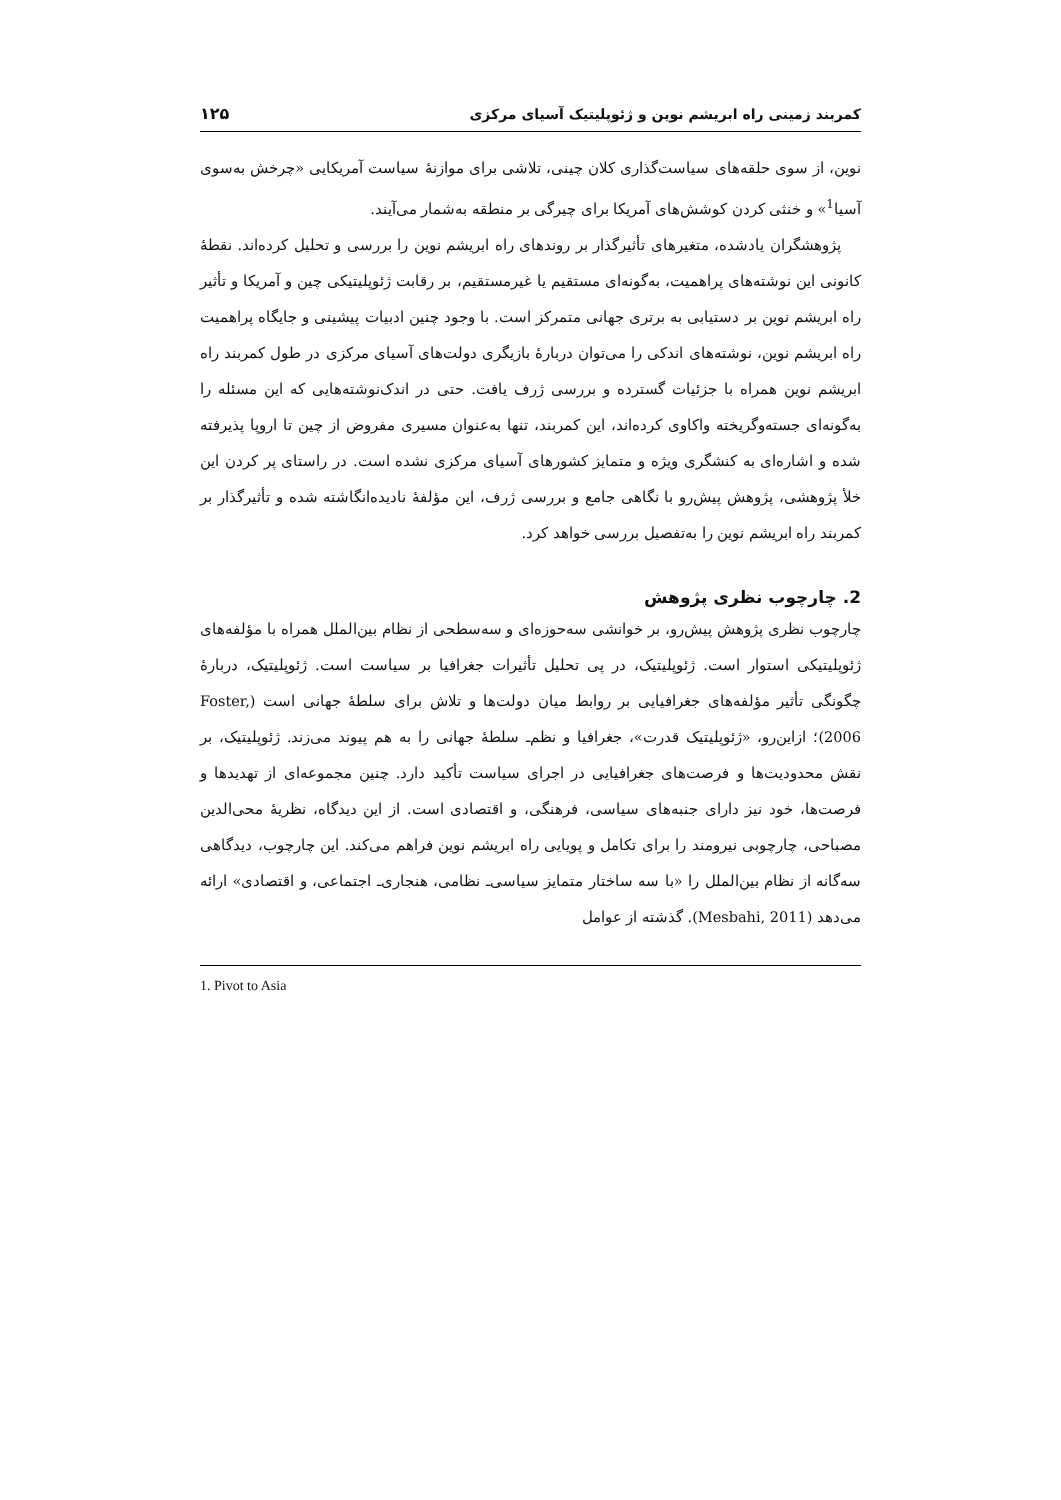کمربند زمینی راه ابریشم نوین و ژئوپلیتیک آسیای مرکزی ۱۲۵
نوین، از سوی حلقه‌های سیاست‌گذاری کلان چینی، تلاشی برای موازنهٔ سیاست آمریکایی «چرخش به‌سوی آسیا<sup>1</sup>» و خنثی کردن کوشش‌های آمریکا برای چیرگی بر منطقه به‌شمار می‌آیند.
پژوهشگران یادشده، متغیرهای تأثیرگذار بر روندهای راه ابریشم نوین را بررسی و تحلیل کرده‌اند. نقطهٔ کانونی این نوشته‌های پراهمیت، به‌گونه‌ای مستقیم یا غیرمستقیم، بر رقابت ژئوپلیتیکی چین و آمریکا و تأثیر راه ابریشم نوین بر دستیابی به برتری جهانی متمرکز است. با وجود چنین ادبیات پیشینی و جایگاه پراهمیت راه ابریشم نوین، نوشته‌های اندکی را می‌توان دربارهٔ بازیگری دولت‌های آسیای مرکزی در طول کمربند راه ابریشم نوین همراه با جزئیات گسترده و بررسی ژرف یافت. حتی در اندک‌نوشته‌هایی که این مسئله را به‌گونه‌ای جسته‌وگریخته واکاوی کرده‌اند، این کمربند، تنها به‌عنوان مسیری مفروض از چین تا اروپا پذیرفته شده و اشاره‌ای به کنشگری ویژه و متمایز کشورهای آسیای مرکزی نشده است. در راستای پر کردن این خلأ پژوهشی، پژوهش پیش‌رو با نگاهی جامع و بررسی ژرف، این مؤلفهٔ نادیده‌انگاشته شده و تأثیرگذار بر کمربند راه ابریشم نوین را به‌تفصیل بررسی خواهد کرد.
2. چارچوب نظری پژوهش
چارچوب نظری پژوهش پیش‌رو، بر خوانشی سه‌حوزه‌ای و سه‌سطحی از نظام بین‌الملل همراه با مؤلفه‌های ژئوپلیتیکی استوار است. ژئوپلیتیک، در پی تحلیل تأثیرات جغرافیا بر سیاست است. ژئوپلیتیک، دربارهٔ چگونگی تأثیر مؤلفه‌های جغرافیایی بر روابط میان دولت‌ها و تلاش برای سلطهٔ جهانی است (Foster, 2006)؛ ازاین‌رو، «ژئوپلیتیک قدرت»، جغرافیا و نظم‌ـ سلطهٔ جهانی را به هم پیوند می‌زند. ژئوپلیتیک، بر نقش محدودیت‌ها و فرصت‌های جغرافیایی در اجرای سیاست تأکید دارد. چنین مجموعه‌ای از تهدیدها و فرصت‌ها، خود نیز دارای جنبه‌های سیاسی، فرهنگی، و اقتصادی است. از این دیدگاه، نظریهٔ محی‌الدین مصباحی، چارچوبی نیرومند را برای تکامل و پویایی راه ابریشم نوین فراهم می‌کند. این چارچوب، دیدگاهی سه‌گانه از نظام بین‌الملل را «با سه ساختار متمایز سیاسی‌ـ نظامی، هنجاری‌ـ اجتماعی، و اقتصادی» ارائه می‌دهد (Mesbahi, 2011). گذشته از عوامل
1. Pivot to Asia